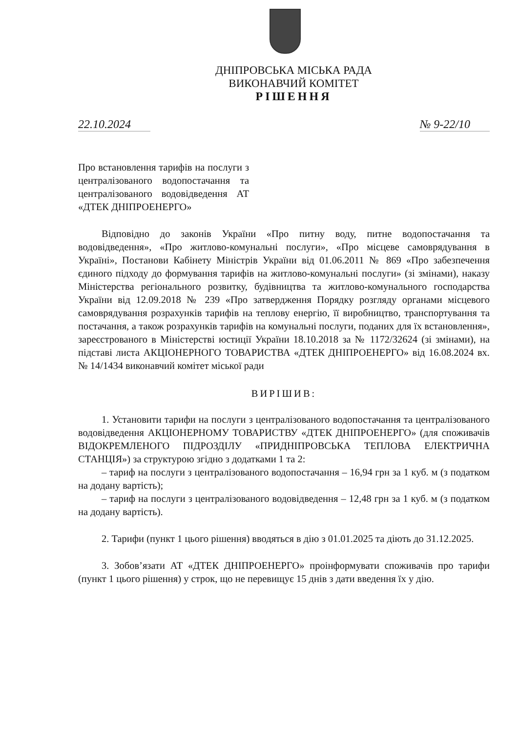ДНІПРОВСЬКА МІСЬКА РАДА
ВИКОНАВЧИЙ КОМІТЕТ
РІШЕННЯ
22.10.2024 № 9-22/10
Про встановлення тарифів на послуги з централізованого водопостачання та централізованого водовідведення АТ «ДТЕК ДНІПРОЕНЕРГО»
Відповідно до законів України «Про питну воду, питне водопостачання та водовідведення», «Про житлово-комунальні послуги», «Про місцеве самоврядування в Україні», Постанови Кабінету Міністрів України від 01.06.2011 № 869 «Про забезпечення єдиного підходу до формування тарифів на житлово-комунальні послуги» (зі змінами), наказу Міністерства регіонального розвитку, будівництва та житлово-комунального господарства України від 12.09.2018 № 239 «Про затвердження Порядку розгляду органами місцевого самоврядування розрахунків тарифів на теплову енергію, її виробництво, транспортування та постачання, а також розрахунків тарифів на комунальні послуги, поданих для їх встановлення», зареєстрованого в Міністерстві юстиції України 18.10.2018 за № 1172/32624 (зі змінами), на підставі листа АКЦІОНЕРНОГО ТОВАРИСТВА «ДТЕК ДНІПРОЕНЕРГО» від 16.08.2024 вх. № 14/1434 виконавчий комітет міської ради
ВИРІШИВ:
1. Установити тарифи на послуги з централізованого водопостачання та централізованого водовідведення АКЦІОНЕРНОМУ ТОВАРИСТВУ «ДТЕК ДНІПРОЕНЕРГО» (для споживачів ВІДОКРЕМЛЕНОГО ПІДРОЗДІЛУ «ПРИДНІПРОВСЬКА ТЕПЛОВА ЕЛЕКТРИЧНА СТАНЦІЯ») за структурою згідно з додатками 1 та 2:
– тариф на послуги з централізованого водопостачання – 16,94 грн за 1 куб. м (з податком на додану вартість);
– тариф на послуги з централізованого водовідведення – 12,48 грн за 1 куб. м (з податком на додану вартість).
2. Тарифи (пункт 1 цього рішення) вводяться в дію з 01.01.2025 та діють до 31.12.2025.
3. Зобов’язати АТ «ДТЕК ДНІПРОЕНЕРГО» проінформувати споживачів про тарифи (пункт 1 цього рішення) у строк, що не перевищує 15 днів з дати введення їх у дію.